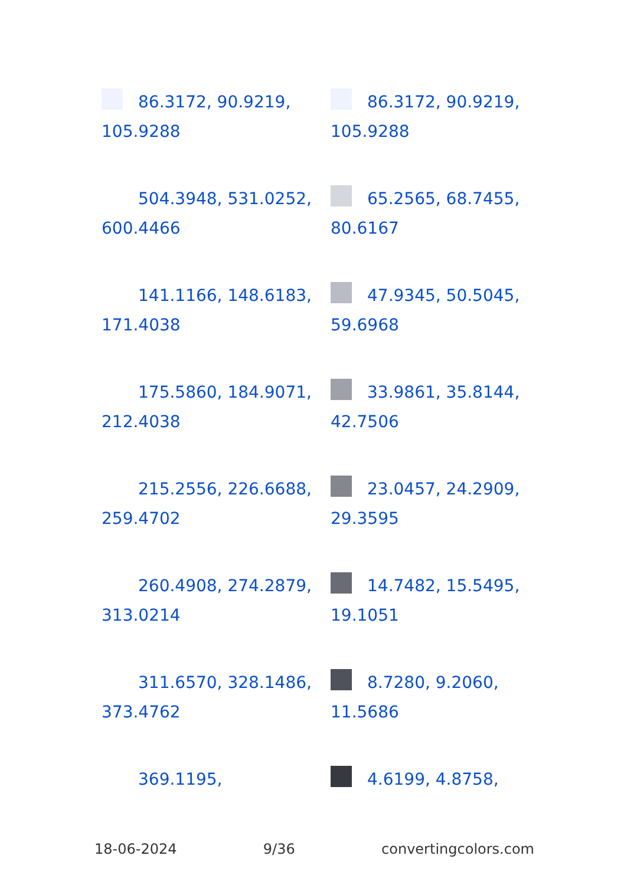86.3172, 90.9219, 105.9288
86.3172, 90.9219, 105.9288
504.3948, 531.0252, 600.4466
65.2565, 68.7455, 80.6167
141.1166, 148.6183, 171.4038
47.9345, 50.5045, 59.6968
175.5860, 184.9071, 212.4038
33.9861, 35.8144, 42.7506
215.2556, 226.6688, 259.4702
23.0457, 24.2909, 29.3595
260.4908, 274.2879, 313.0214
14.7482, 15.5495, 19.1051
311.6570, 328.1486, 373.4762
8.7280, 9.2060, 11.5686
369.1195,
4.6199, 4.8758,
18-06-2024 9/36 convertingcolors.com